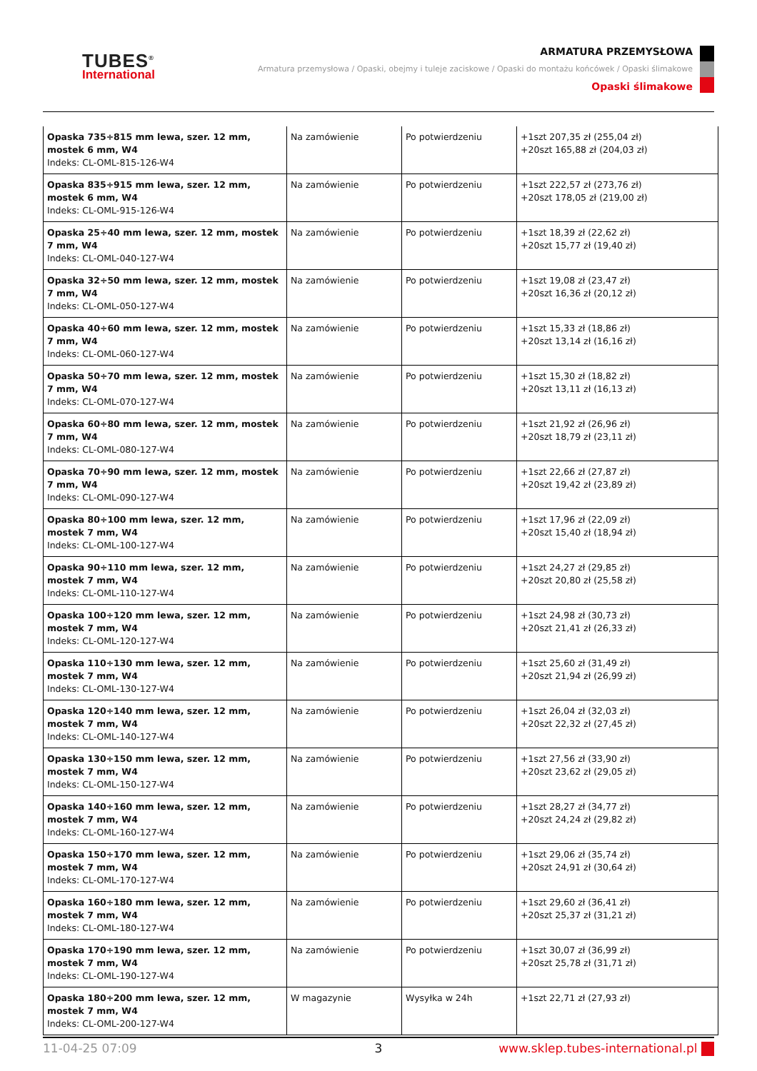TUBES<sup>®</sup>
International
ARMATURA PRZEMYSŁOWA
Armatura przemysłowa / Opaski, obejmy i tuleje zaciskowe / Opaski do montażu końcówek / Opaski ślimakowe
Opaski ślimakowe
| Opaska 735÷815 mm lewa, szer. 12 mm, mostek 6 mm, W4 Indeks: CL-OML-815-126-W4 | Na zamówienie | Po potwierdzeniu | +1szt 207,35 zł (255,04 zł) +20szt 165,88 zł (204,03 zł) |
| Opaska 835÷915 mm lewa, szer. 12 mm, mostek 6 mm, W4 Indeks: CL-OML-915-126-W4 | Na zamówienie | Po potwierdzeniu | +1szt 222,57 zł (273,76 zł) +20szt 178,05 zł (219,00 zł) |
| Opaska 25÷40 mm lewa, szer. 12 mm, mostek 7 mm, W4 Indeks: CL-OML-040-127-W4 | Na zamówienie | Po potwierdzeniu | +1szt 18,39 zł (22,62 zł) +20szt 15,77 zł (19,40 zł) |
| Opaska 32÷50 mm lewa, szer. 12 mm, mostek 7 mm, W4 Indeks: CL-OML-050-127-W4 | Na zamówienie | Po potwierdzeniu | +1szt 19,08 zł (23,47 zł) +20szt 16,36 zł (20,12 zł) |
| Opaska 40÷60 mm lewa, szer. 12 mm, mostek 7 mm, W4 Indeks: CL-OML-060-127-W4 | Na zamówienie | Po potwierdzeniu | +1szt 15,33 zł (18,86 zł) +20szt 13,14 zł (16,16 zł) |
| Opaska 50÷70 mm lewa, szer. 12 mm, mostek 7 mm, W4 Indeks: CL-OML-070-127-W4 | Na zamówienie | Po potwierdzeniu | +1szt 15,30 zł (18,82 zł) +20szt 13,11 zł (16,13 zł) |
| Opaska 60÷80 mm lewa, szer. 12 mm, mostek 7 mm, W4 Indeks: CL-OML-080-127-W4 | Na zamówienie | Po potwierdzeniu | +1szt 21,92 zł (26,96 zł) +20szt 18,79 zł (23,11 zł) |
| Opaska 70÷90 mm lewa, szer. 12 mm, mostek 7 mm, W4 Indeks: CL-OML-090-127-W4 | Na zamówienie | Po potwierdzeniu | +1szt 22,66 zł (27,87 zł) +20szt 19,42 zł (23,89 zł) |
| Opaska 80÷100 mm lewa, szer. 12 mm, mostek 7 mm, W4 Indeks: CL-OML-100-127-W4 | Na zamówienie | Po potwierdzeniu | +1szt 17,96 zł (22,09 zł) +20szt 15,40 zł (18,94 zł) |
| Opaska 90÷110 mm lewa, szer. 12 mm, mostek 7 mm, W4 Indeks: CL-OML-110-127-W4 | Na zamówienie | Po potwierdzeniu | +1szt 24,27 zł (29,85 zł) +20szt 20,80 zł (25,58 zł) |
| Opaska 100÷120 mm lewa, szer. 12 mm, mostek 7 mm, W4 Indeks: CL-OML-120-127-W4 | Na zamówienie | Po potwierdzeniu | +1szt 24,98 zł (30,73 zł) +20szt 21,41 zł (26,33 zł) |
| Opaska 110÷130 mm lewa, szer. 12 mm, mostek 7 mm, W4 Indeks: CL-OML-130-127-W4 | Na zamówienie | Po potwierdzeniu | +1szt 25,60 zł (31,49 zł) +20szt 21,94 zł (26,99 zł) |
| Opaska 120÷140 mm lewa, szer. 12 mm, mostek 7 mm, W4 Indeks: CL-OML-140-127-W4 | Na zamówienie | Po potwierdzeniu | +1szt 26,04 zł (32,03 zł) +20szt 22,32 zł (27,45 zł) |
| Opaska 130÷150 mm lewa, szer. 12 mm, mostek 7 mm, W4 Indeks: CL-OML-150-127-W4 | Na zamówienie | Po potwierdzeniu | +1szt 27,56 zł (33,90 zł) +20szt 23,62 zł (29,05 zł) |
| Opaska 140÷160 mm lewa, szer. 12 mm, mostek 7 mm, W4 Indeks: CL-OML-160-127-W4 | Na zamówienie | Po potwierdzeniu | +1szt 28,27 zł (34,77 zł) +20szt 24,24 zł (29,82 zł) |
| Opaska 150÷170 mm lewa, szer. 12 mm, mostek 7 mm, W4 Indeks: CL-OML-170-127-W4 | Na zamówienie | Po potwierdzeniu | +1szt 29,06 zł (35,74 zł) +20szt 24,91 zł (30,64 zł) |
| Opaska 160÷180 mm lewa, szer. 12 mm, mostek 7 mm, W4 Indeks: CL-OML-180-127-W4 | Na zamówienie | Po potwierdzeniu | +1szt 29,60 zł (36,41 zł) +20szt 25,37 zł (31,21 zł) |
| Opaska 170÷190 mm lewa, szer. 12 mm, mostek 7 mm, W4 Indeks: CL-OML-190-127-W4 | Na zamówienie | Po potwierdzeniu | +1szt 30,07 zł (36,99 zł) +20szt 25,78 zł (31,71 zł) |
| Opaska 180÷200 mm lewa, szer. 12 mm, mostek 7 mm, W4 Indeks: CL-OML-200-127-W4 | W magazynie | Wysyłka w 24h | +1szt 22,71 zł (27,93 zł) |
11-04-25 07:09 3 www.sklep.tubes-international.pl